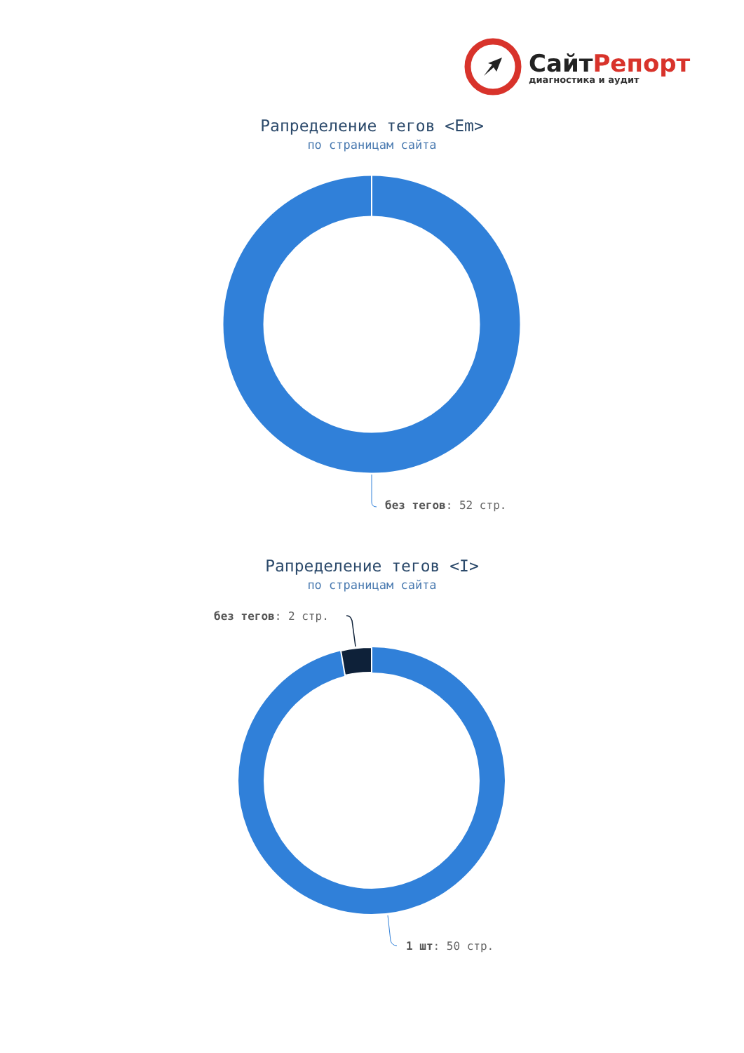СайтРепорт
диагностика и аудит
Рапределение тегов <Em>
по страницам сайта
без тегов: 52 стр.
Рапределение тегов <I>
по страницам сайта
без тегов: 2 стр.
1 шт: 50 стр.